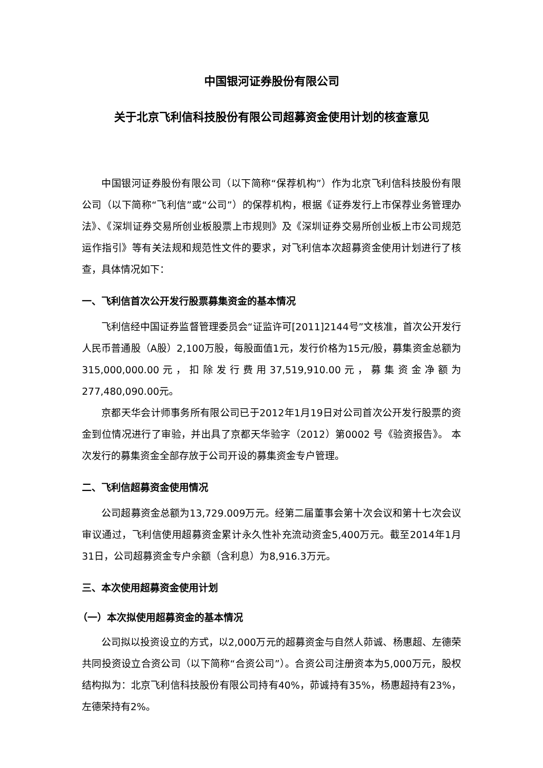中国银河证券股份有限公司
关于北京飞利信科技股份有限公司超募资金使用计划的核查意见
中国银河证券股份有限公司（以下简称“保荐机构”）作为北京飞利信科技股份有限公司（以下简称“飞利信”或“公司”）的保荐机构，根据《证券发行上市保荐业务管理办法》、《深圳证券交易所创业板股票上市规则》及《深圳证券交易所创业板上市公司规范运作指引》等有关法规和规范性文件的要求，对飞利信本次超募资金使用计划进行了核查，具体情况如下：
一、飞利信首次公开发行股票募集资金的基本情况
飞利信经中国证券监督管理委员会“证监许可[2011]2144号”文核准，首次公开发行人民币普通股（A股）2,100万股，每股面值1元，发行价格为15元/股，募集资金总额为315,000,000.00元，扣除发行费用37,519,910.00元，募集资金净额为277,480,090.00元。
京都天华会计师事务所有限公司已于2012年1月19日对公司首次公开发行股票的资金到位情况进行了审验，并出具了京都天华验字（2012）第0002 号《验资报告》。 本次发行的募集资金全部存放于公司开设的募集资金专户管理。
二、飞利信超募资金使用情况
公司超募资金总额为13,729.009万元。经第二届董事会第十次会议和第十七次会议审议通过，飞利信使用超募资金累计永久性补充流动资金5,400万元。截至2014年1月31日，公司超募资金专户余额（含利息）为8,916.3万元。
三、本次使用超募资金使用计划
（一）本次拟使用超募资金的基本情况
公司拟以投资设立的方式，以2,000万元的超募资金与自然人茆诚、杨惠超、左德荣共同投资设立合资公司（以下简称“合资公司”）。合资公司注册资本为5,000万元，股权结构拟为：北京飞利信科技股份有限公司持有40%，茆诚持有35%，杨惠超持有23%，左德荣持有2%。